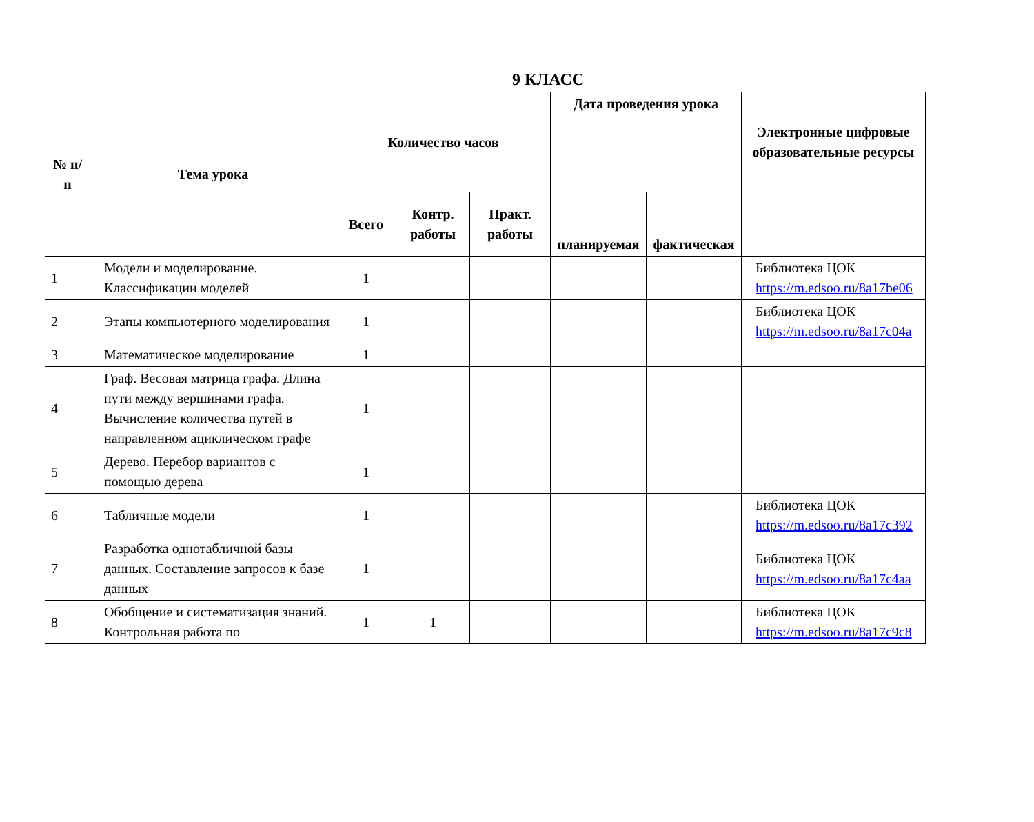9 КЛАСС
| № п/п | Тема урока | Количество часов | | | Дата проведения урока | | Электронные цифровые образовательные ресурсы |
| --- | --- | --- | --- | --- | --- | --- | --- |
| | | Всего | Контр. работы | Практ. работы | планируемая | фактическая | |
| 1 | Модели и моделирование. Классификации моделей | 1 | | | | | Библиотека ЦОК https://m.edsoo.ru/8a17be06 |
| 2 | Этапы компьютерного моделирования | 1 | | | | | Библиотека ЦОК https://m.edsoo.ru/8a17c04a |
| 3 | Математическое моделирование | 1 | | | | | |
| 4 | Граф. Весовая матрица графа. Длина пути между вершинами графа. Вычисление количества путей в направленном ациклическом графе | 1 | | | | | |
| 5 | Дерево. Перебор вариантов с помощью дерева | 1 | | | | | |
| 6 | Табличные модели | 1 | | | | | Библиотека ЦОК https://m.edsoo.ru/8a17c392 |
| 7 | Разработка однотабличной базы данных. Составление запросов к базе данных | 1 | | | | | Библиотека ЦОК https://m.edsoo.ru/8a17c4aa |
| 8 | Обобщение и систематизация знаний. Контрольная работа по | 1 | 1 | | | | Библиотека ЦОК https://m.edsoo.ru/8a17c9c8 |